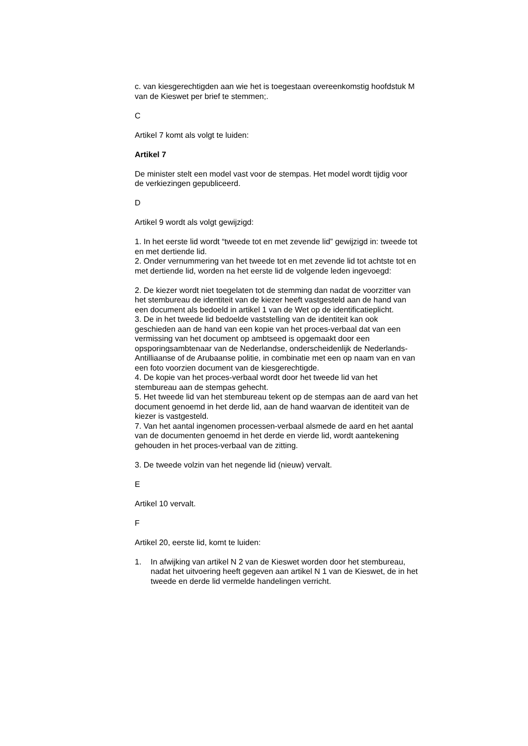c. van kiesgerechtigden aan wie het is toegestaan overeenkomstig hoofdstuk M van de Kieswet per brief te stemmen;.
C
Artikel 7 komt als volgt te luiden:
Artikel 7
De minister stelt een model vast voor de stempas. Het model wordt tijdig voor de verkiezingen gepubliceerd.
D
Artikel 9 wordt als volgt gewijzigd:
1. In het eerste lid wordt “tweede tot en met zevende lid” gewijzigd in: tweede tot en met dertiende lid.
2. Onder vernummering van het tweede tot en met zevende lid tot achtste tot en met dertiende lid, worden na het eerste lid de volgende leden ingevoegd:
2. De kiezer wordt niet toegelaten tot de stemming dan nadat de voorzitter van het stembureau de identiteit van de kiezer heeft vastgesteld aan de hand van een document als bedoeld in artikel 1 van de Wet op de identificatieplicht.
3. De in het tweede lid bedoelde vaststelling van de identiteit kan ook geschieden aan de hand van een kopie van het proces-verbaal dat van een vermissing van het document op ambtseed is opgemaakt door een opsporingsambtenaar van de Nederlandse, onderscheidenlijk de Nederlands-Antilliaanse of de Arubaanse politie, in combinatie met een op naam van en van een foto voorzien document van de kiesgerechtigde.
4. De kopie van het proces-verbaal wordt door het tweede lid van het stembureau aan de stempas gehecht.
5. Het tweede lid van het stembureau tekent op de stempas aan de aard van het document genoemd in het derde lid, aan de hand waarvan de identiteit van de kiezer is vastgesteld.
7. Van het aantal ingenomen processen-verbaal alsmede de aard en het aantal van de documenten genoemd in het derde en vierde lid, wordt aantekening gehouden in het proces-verbaal van de zitting.
3. De tweede volzin van het negende lid (nieuw) vervalt.
E
Artikel 10 vervalt.
F
Artikel 20, eerste lid, komt te luiden:
1. In afwijking van artikel N 2 van de Kieswet worden door het stembureau, nadat het uitvoering heeft gegeven aan artikel N 1 van de Kieswet, de in het tweede en derde lid vermelde handelingen verricht.